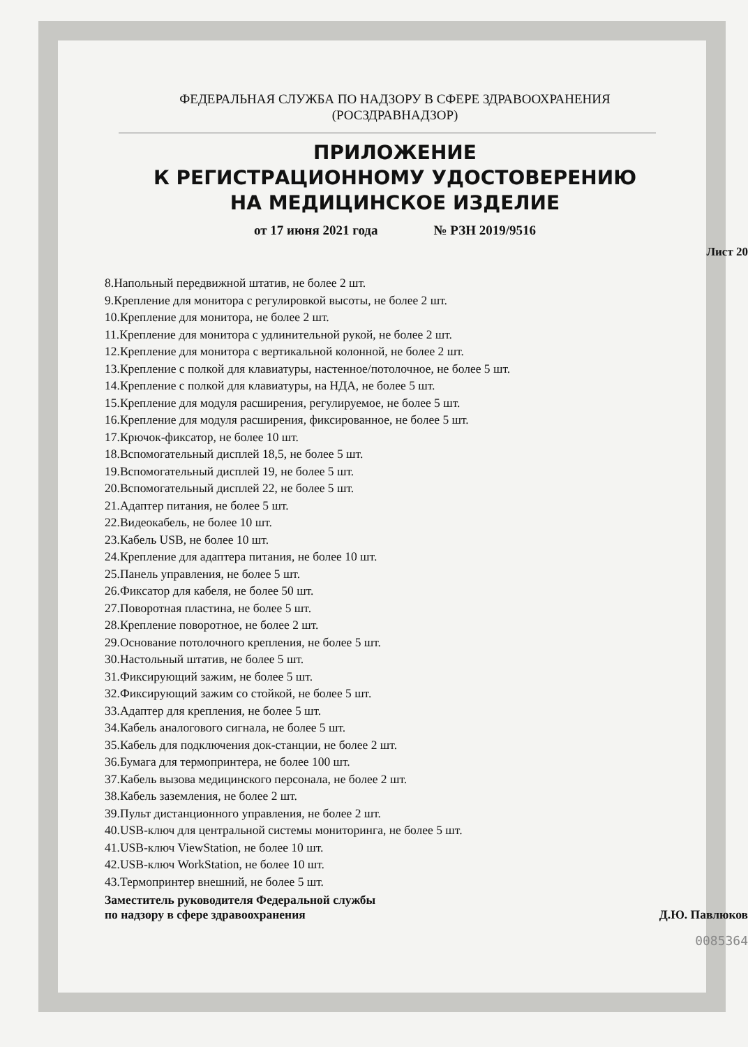ФЕДЕРАЛЬНАЯ СЛУЖБА ПО НАДЗОРУ В СФЕРЕ ЗДРАВООХРАНЕНИЯ
(РОСЗДРАВНАДЗОР)
ПРИЛОЖЕНИЕ
К РЕГИСТРАЦИОННОМУ УДОСТОВЕРЕНИЮ
НА МЕДИЦИНСКОЕ ИЗДЕЛИЕ
от 17 июня 2021 года № РЗН 2019/9516
Лист 20
8.Напольный передвижной штатив, не более 2 шт.
9.Крепление для монитора с регулировкой высоты, не более 2 шт.
10.Крепление для монитора, не более 2 шт.
11.Крепление для монитора с удлинительной рукой, не более 2 шт.
12.Крепление для монитора с вертикальной колонной, не более 2 шт.
13.Крепление с полкой для клавиатуры, настенное/потолочное, не более 5 шт.
14.Крепление с полкой для клавиатуры, на НДА, не более 5 шт.
15.Крепление для модуля расширения, регулируемое, не более 5 шт.
16.Крепление для модуля расширения, фиксированное, не более 5 шт.
17.Крючок-фиксатор, не более 10 шт.
18.Вспомогательный дисплей 18,5, не более 5 шт.
19.Вспомогательный дисплей 19, не более 5 шт.
20.Вспомогательный дисплей 22, не более 5 шт.
21.Адаптер питания, не более 5 шт.
22.Видеокабель, не более 10 шт.
23.Кабель USB, не более 10 шт.
24.Крепление для адаптера питания, не более 10 шт.
25.Панель управления, не более 5 шт.
26.Фиксатор для кабеля, не более 50 шт.
27.Поворотная пластина, не более 5 шт.
28.Крепление поворотное, не более 2 шт.
29.Основание потолочного крепления, не более 5 шт.
30.Настольный штатив, не более 5 шт.
31.Фиксирующий зажим, не более 5 шт.
32.Фиксирующий зажим со стойкой, не более 5 шт.
33.Адаптер для крепления, не более 5 шт.
34.Кабель аналогового сигнала, не более 5 шт.
35.Кабель для подключения док-станции, не более 2 шт.
36.Бумага для термопринтера, не более 100 шт.
37.Кабель вызова медицинского персонала, не более 2 шт.
38.Кабель заземления, не более 2 шт.
39.Пульт дистанционного управления, не более 2 шт.
40.USB-ключ для центральной системы мониторинга, не более 5 шт.
41.USB-ключ ViewStation, не более 10 шт.
42.USB-ключ WorkStation, не более 10 шт.
43.Термопринтер внешний, не более 5 шт.
Заместитель руководителя Федеральной службы
по надзору в сфере здравоохранения Д.Ю. Павлюков
0085364